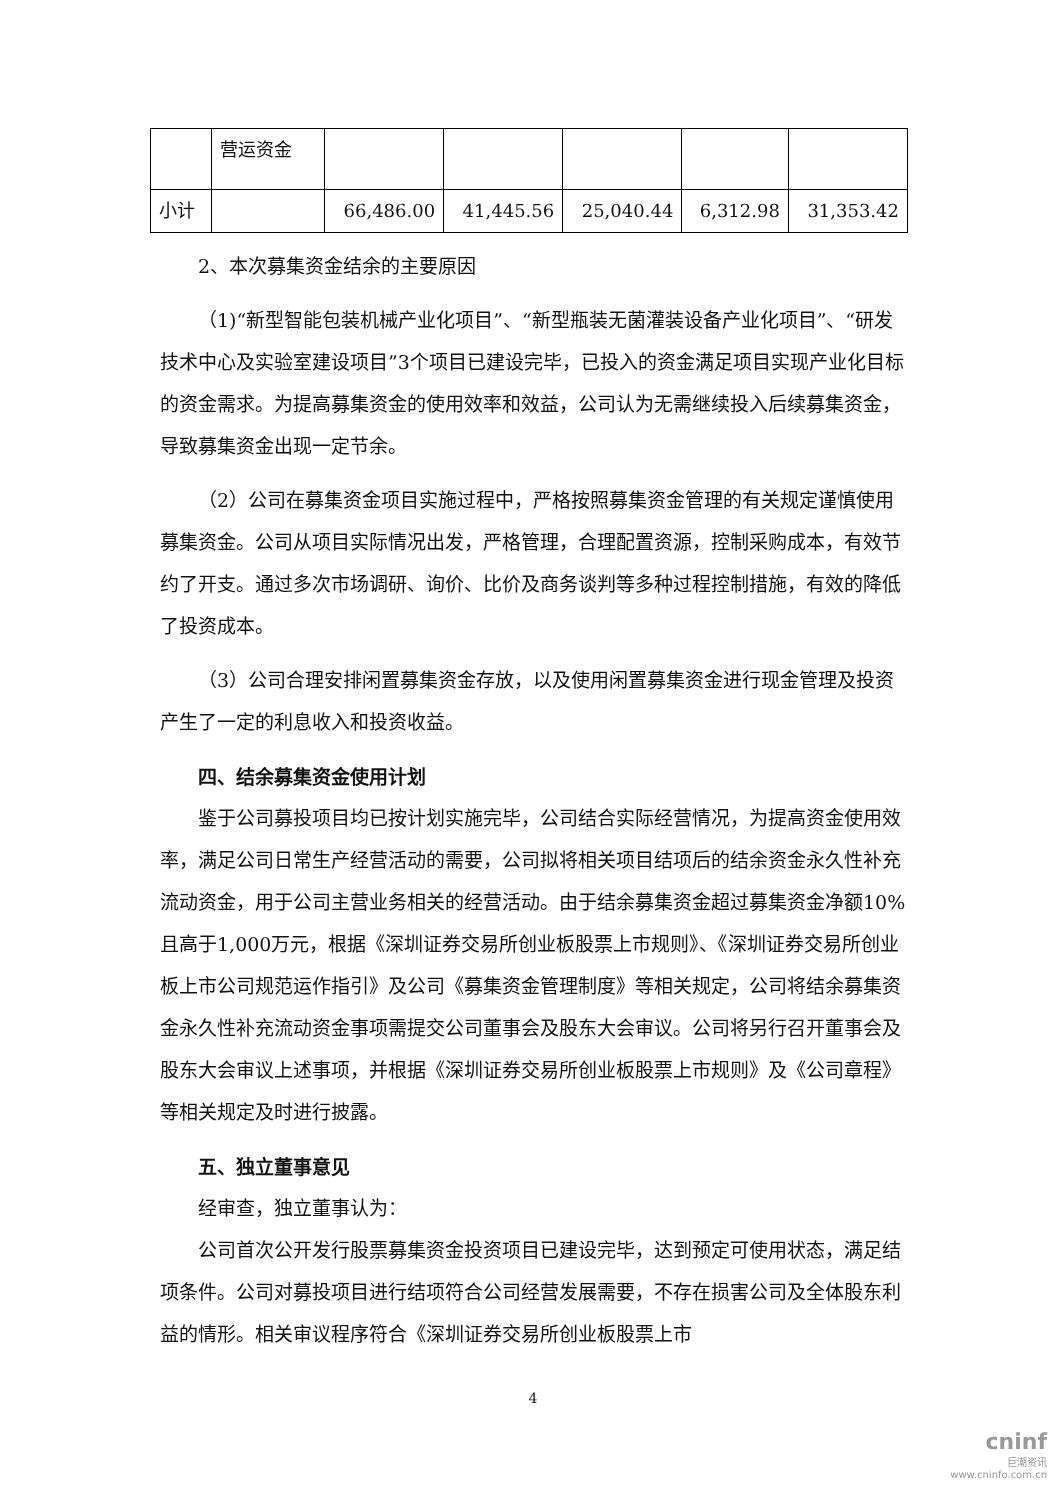| | 营运资金 | | | | | |
| 小计 | | 66,486.00 | 41,445.56 | 25,040.44 | 6,312.98 | 31,353.42 |
2、本次募集资金结余的主要原因
（1)“新型智能包装机械产业化项目”、“新型瓶装无菌灌装设备产业化项目”、“研发技术中心及实验室建设项目”3个项目已建设完毕，已投入的资金满足项目实现产业化目标的资金需求。为提高募集资金的使用效率和效益，公司认为无需继续投入后续募集资金，导致募集资金出现一定节余。
（2）公司在募集资金项目实施过程中，严格按照募集资金管理的有关规定谨慎使用募集资金。公司从项目实际情况出发，严格管理，合理配置资源，控制采购成本，有效节约了开支。通过多次市场调研、询价、比价及商务谈判等多种过程控制措施，有效的降低了投资成本。
（3）公司合理安排闲置募集资金存放，以及使用闲置募集资金进行现金管理及投资产生了一定的利息收入和投资收益。
四、结余募集资金使用计划
鉴于公司募投项目均已按计划实施完毕，公司结合实际经营情况，为提高资金使用效率，满足公司日常生产经营活动的需要，公司拟将相关项目结项后的结余资金永久性补充流动资金，用于公司主营业务相关的经营活动。由于结余募集资金超过募集资金净额10%且高于1,000万元，根据《深圳证券交易所创业板股票上市规则》、《深圳证券交易所创业板上市公司规范运作指引》及公司《募集资金管理制度》等相关规定，公司将结余募集资金永久性补充流动资金事项需提交公司董事会及股东大会审议。公司将另行召开董事会及股东大会审议上述事项，并根据《深圳证券交易所创业板股票上市规则》及《公司章程》等相关规定及时进行披露。
五、独立董事意见
经审查，独立董事认为：
公司首次公开发行股票募集资金投资项目已建设完毕，达到预定可使用状态，满足结项条件。公司对募投项目进行结项符合公司经营发展需要，不存在损害公司及全体股东利益的情形。相关审议程序符合《深圳证券交易所创业板股票上市
4
cninf
巨潮资讯
www.cninfo.com.cn